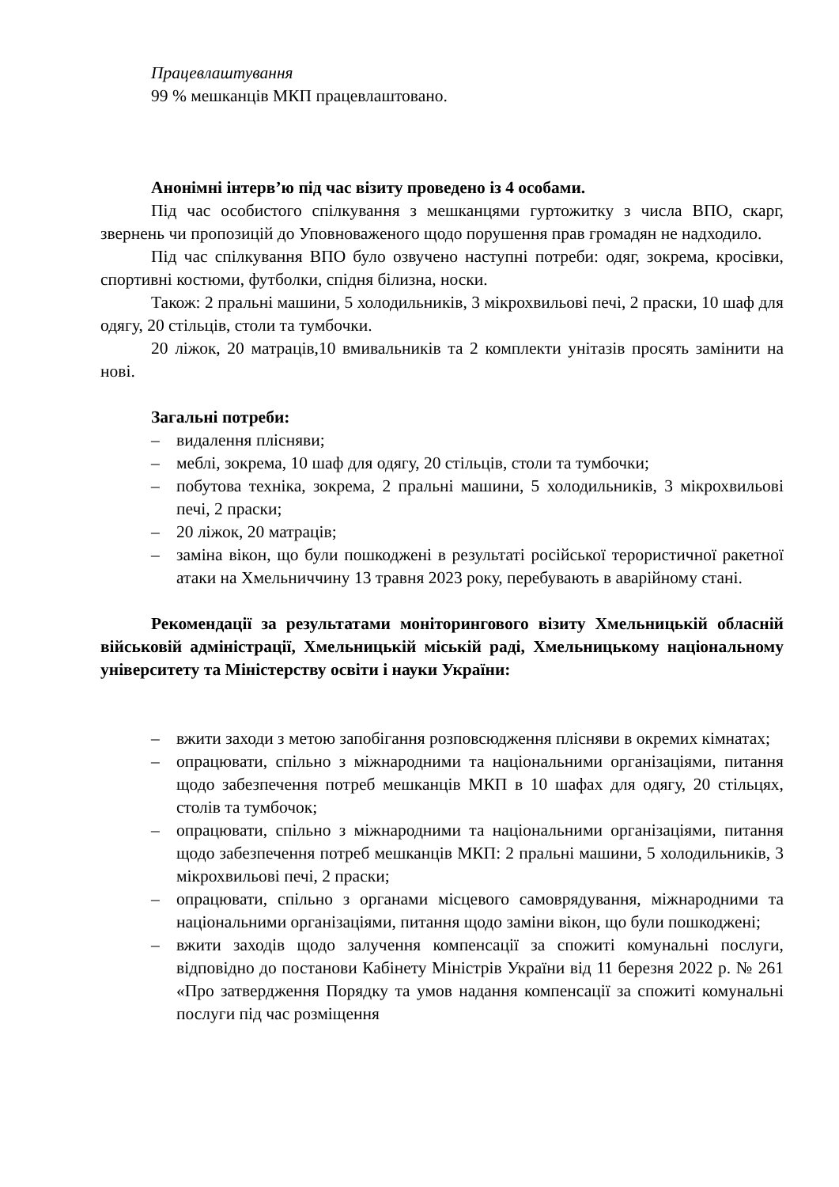Працевлаштування
99 % мешканців МКП працевлаштовано.
Анонімні інтерв’ю під час візиту проведено із 4 особами.
Під час особистого спілкування з мешканцями гуртожитку з числа ВПО, скарг, звернень чи пропозицій до Уповноваженого щодо порушення прав громадян не надходило.
Під час спілкування ВПО було озвучено наступні потреби: одяг, зокрема, кросівки, спортивні костюми, футболки, спідня білизна, носки.
Також: 2 пральні машини, 5 холодильників, 3 мікрохвильові печі, 2 праски, 10 шаф для одягу, 20 стільців, столи та тумбочки.
20 ліжок, 20 матраців,10 вмивальників та 2 комплекти унітазів просять замінити на нові.
Загальні потреби:
– видалення плісняви;
– меблі, зокрема, 10 шаф для одягу, 20 стільців, столи та тумбочки;
– побутова техніка, зокрема, 2 пральні машини, 5 холодильників, 3 мікрохвильові печі, 2 праски;
– 20 ліжок, 20 матраців;
– заміна вікон, що були пошкоджені в результаті російської терористичної ракетної атаки на Хмельниччину 13 травня 2023 року, перебувають в аварійному стані.
Рекомендації за результатами моніторингового візиту Хмельницькій обласній військовій адміністрації, Хмельницькій міській раді, Хмельницькому національному університету та Міністерству освіти і науки України:
– вжити заходи з метою запобігання розповсюдження плісняви в окремих кімнатах;
– опрацювати, спільно з міжнародними та національними організаціями, питання щодо забезпечення потреб мешканців МКП в 10 шафах для одягу, 20 стільцях, столів та тумбочок;
– опрацювати, спільно з міжнародними та національними організаціями, питання щодо забезпечення потреб мешканців МКП: 2 пральні машини, 5 холодильників, 3 мікрохвильові печі, 2 праски;
– опрацювати, спільно з органами місцевого самоврядування, міжнародними та національними організаціями, питання щодо заміни вікон, що були пошкоджені;
– вжити заходів щодо залучення компенсації за спожиті комунальні послуги, відповідно до постанови Кабінету Міністрів України від 11 березня 2022 р. № 261 «Про затвердження Порядку та умов надання компенсації за спожиті комунальні послуги під час розміщення